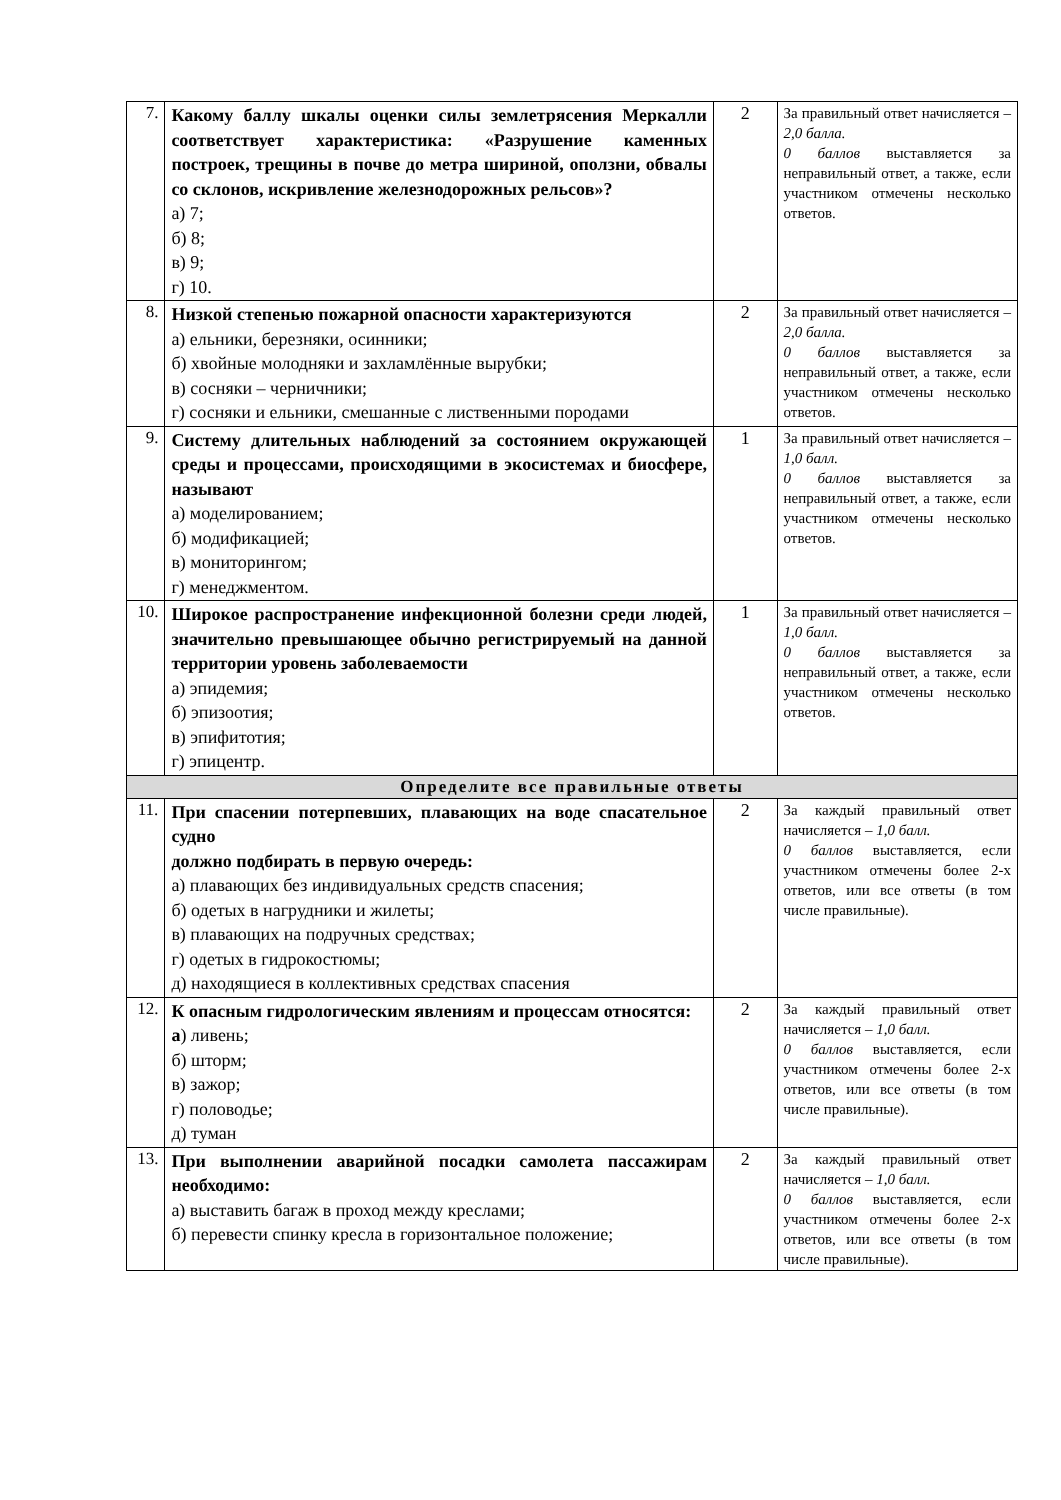| 7. | Какому баллу шкалы оценки силы землетрясения Меркалли соответствует характеристика: «Разрушение каменных построек, трещины в почве до метра шириной, оползни, обвалы со склонов, искривление железнодорожных рельсов»? а) 7; б) 8; в) 9; г) 10. | 2 | За правильный ответ начисляется – 2,0 балла. 0 баллов выставляется за неправильный ответ, а также, если участником отмечены несколько ответов. |
| 8. | Низкой степенью пожарной опасности характеризуются а) ельники, березняки, осинники; б) хвойные молодняки и захламлённые вырубки; в) сосняки – черничники; г) сосняки и ельники, смешанные с лиственными породами | 2 | За правильный ответ начисляется – 2,0 балла. 0 баллов выставляется за неправильный ответ, а также, если участником отмечены несколько ответов. |
| 9. | Систему длительных наблюдений за состоянием окружающей среды и процессами, происходящими в экосистемах и биосфере, называют а) моделированием; б) модификацией; в) мониторингом; г) менеджментом. | 1 | За правильный ответ начисляется – 1,0 балл. 0 баллов выставляется за неправильный ответ, а также, если участником отмечены несколько ответов. |
| 10. | Широкое распространение инфекционной болезни среди людей, значительно превышающее обычно регистрируемый на данной территории уровень заболеваемости а) эпидемия; б) эпизоотия; в) эпифитотия; г) эпицентр. | 1 | За правильный ответ начисляется – 1,0 балл. 0 баллов выставляется за неправильный ответ, а также, если участником отмечены несколько ответов. |
| Определите все правильные ответы | | | |
| 11. | При спасении потерпевших, плавающих на воде спасательное судно должно подбирать в первую очередь: а) плавающих без индивидуальных средств спасения; б) одетых в нагрудники и жилеты; в) плавающих на подручных средствах; г) одетых в гидрокостюмы; д) находящиеся в коллективных средствах спасения | 2 | За каждый правильный ответ начисляется – 1,0 балл. 0 баллов выставляется, если участником отмечены более 2-х ответов, или все ответы (в том числе правильные). |
| 12. | К опасным гидрологическим явлениям и процессам относятся: а ) ливень; б) шторм; в) зажор; г) половодье; д) туман | 2 | За каждый правильный ответ начисляется – 1,0 балл. 0 баллов выставляется, если участником отмечены более 2-х ответов, или все ответы (в том числе правильные). |
| 13. | При выполнении аварийной посадки самолета пассажирам необходимо: а) выставить багаж в проход между креслами; б) перевести спинку кресла в горизонтальное положение; | 2 | За каждый правильный ответ начисляется – 1,0 балл. 0 баллов выставляется, если участником отмечены более 2-х ответов, или все ответы (в том числе правильные). |